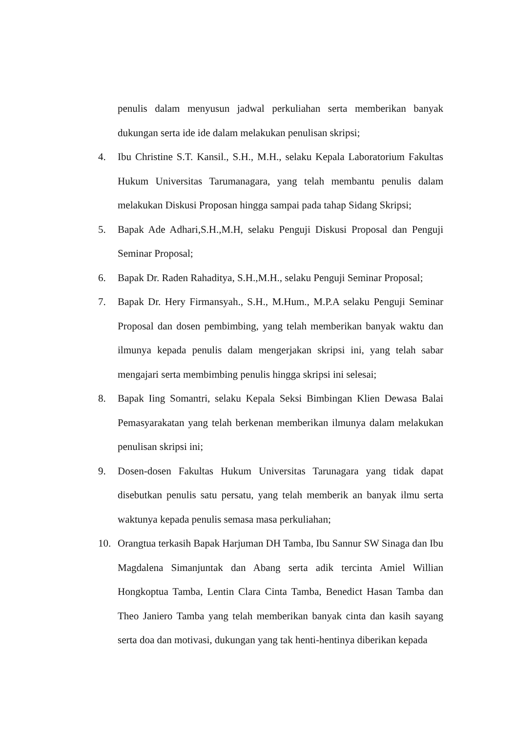penulis dalam menyusun jadwal perkuliahan serta memberikan banyak dukungan serta ide ide dalam melakukan penulisan skripsi;
4. Ibu Christine S.T. Kansil., S.H., M.H., selaku Kepala Laboratorium Fakultas Hukum Universitas Tarumanagara, yang telah membantu penulis dalam melakukan Diskusi Proposan hingga sampai pada tahap Sidang Skripsi;
5. Bapak Ade Adhari,S.H.,M.H, selaku Penguji Diskusi Proposal dan Penguji Seminar Proposal;
6. Bapak Dr. Raden Rahaditya, S.H.,M.H., selaku Penguji Seminar Proposal;
7. Bapak Dr. Hery Firmansyah., S.H., M.Hum., M.P.A selaku Penguji Seminar Proposal dan dosen pembimbing, yang telah memberikan banyak waktu dan ilmunya kepada penulis dalam mengerjakan skripsi ini, yang telah sabar mengajari serta membimbing penulis hingga skripsi ini selesai;
8. Bapak Iing Somantri, selaku Kepala Seksi Bimbingan Klien Dewasa Balai Pemasyarakatan yang telah berkenan memberikan ilmunya dalam melakukan penulisan skripsi ini;
9. Dosen-dosen Fakultas Hukum Universitas Tarunagara yang tidak dapat disebutkan penulis satu persatu, yang telah memberik an banyak ilmu serta waktunya kepada penulis semasa masa perkuliahan;
10. Orangtua terkasih Bapak Harjuman DH Tamba, Ibu Sannur SW Sinaga dan Ibu Magdalena Simanjuntak dan Abang serta adik tercinta Amiel Willian Hongkoptua Tamba, Lentin Clara Cinta Tamba, Benedict Hasan Tamba dan Theo Janiero Tamba yang telah memberikan banyak cinta dan kasih sayang serta doa dan motivasi, dukungan yang tak henti-hentinya diberikan kepada